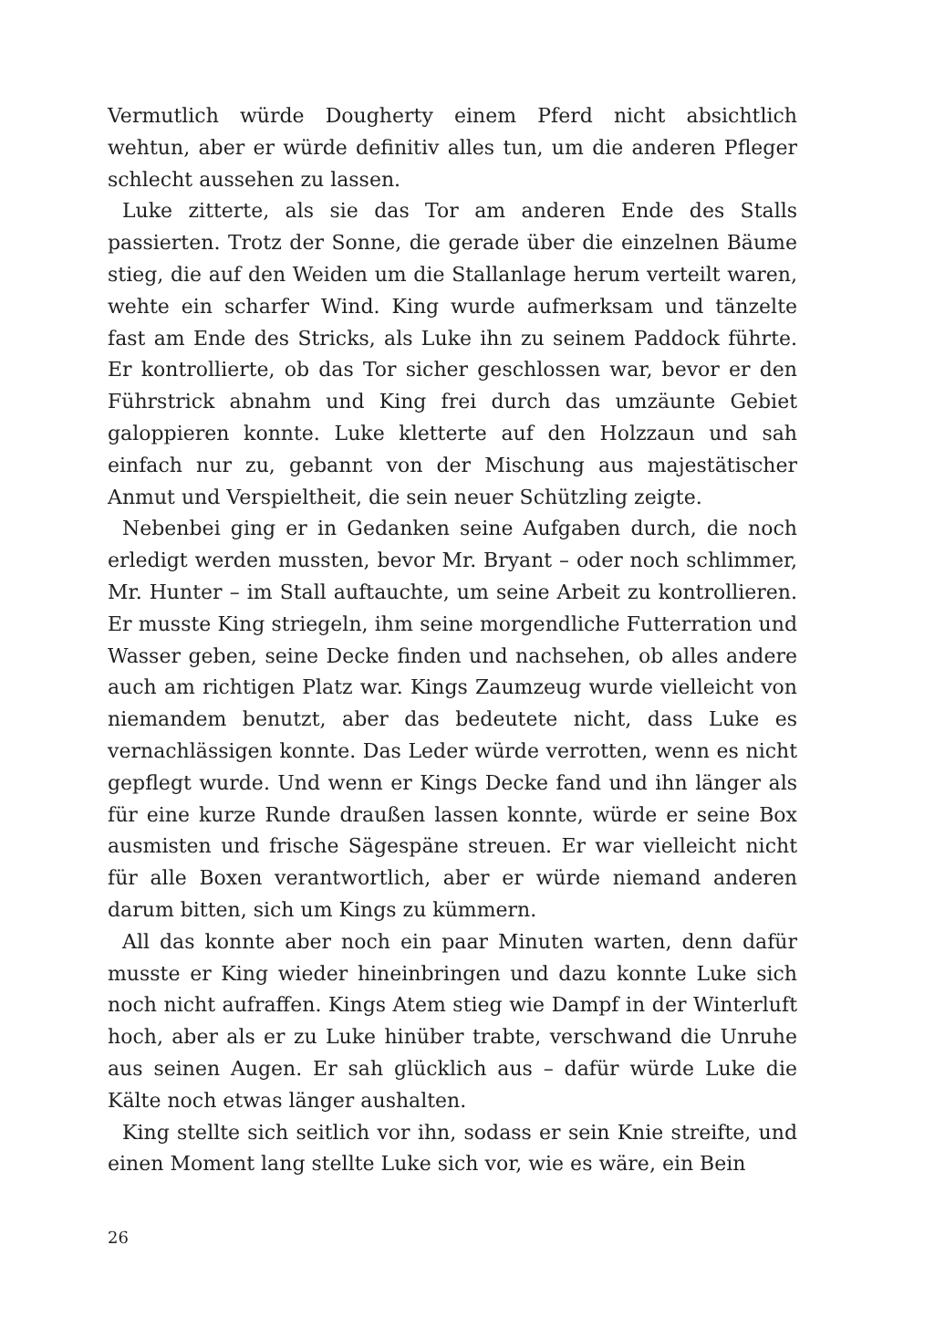Vermutlich würde Dougherty einem Pferd nicht absichtlich wehtun, aber er würde definitiv alles tun, um die anderen Pfleger schlecht aussehen zu lassen.
Luke zitterte, als sie das Tor am anderen Ende des Stalls passierten. Trotz der Sonne, die gerade über die einzelnen Bäume stieg, die auf den Weiden um die Stallanlage herum verteilt waren, wehte ein scharfer Wind. King wurde aufmerksam und tänzelte fast am Ende des Stricks, als Luke ihn zu seinem Paddock führte. Er kontrollierte, ob das Tor sicher geschlossen war, bevor er den Führstrick abnahm und King frei durch das umzäunte Gebiet galoppieren konnte. Luke kletterte auf den Holzzaun und sah einfach nur zu, gebannt von der Mischung aus majestätischer Anmut und Verspieltheit, die sein neuer Schützling zeigte.
Nebenbei ging er in Gedanken seine Aufgaben durch, die noch erledigt werden mussten, bevor Mr. Bryant – oder noch schlimmer, Mr. Hunter – im Stall auftauchte, um seine Arbeit zu kontrollieren. Er musste King striegeln, ihm seine morgendliche Futterration und Wasser geben, seine Decke finden und nachsehen, ob alles andere auch am richtigen Platz war. Kings Zaumzeug wurde vielleicht von niemandem benutzt, aber das bedeutete nicht, dass Luke es vernachlässigen konnte. Das Leder würde verrotten, wenn es nicht gepflegt wurde. Und wenn er Kings Decke fand und ihn länger als für eine kurze Runde draußen lassen konnte, würde er seine Box ausmisten und frische Sägespäne streuen. Er war vielleicht nicht für alle Boxen verantwortlich, aber er würde niemand anderen darum bitten, sich um Kings zu kümmern.
All das konnte aber noch ein paar Minuten warten, denn dafür musste er King wieder hineinbringen und dazu konnte Luke sich noch nicht aufraffen. Kings Atem stieg wie Dampf in der Winterluft hoch, aber als er zu Luke hinüber trabte, verschwand die Unruhe aus seinen Augen. Er sah glücklich aus – dafür würde Luke die Kälte noch etwas länger aushalten.
King stellte sich seitlich vor ihn, sodass er sein Knie streifte, und einen Moment lang stellte Luke sich vor, wie es wäre, ein Bein
26